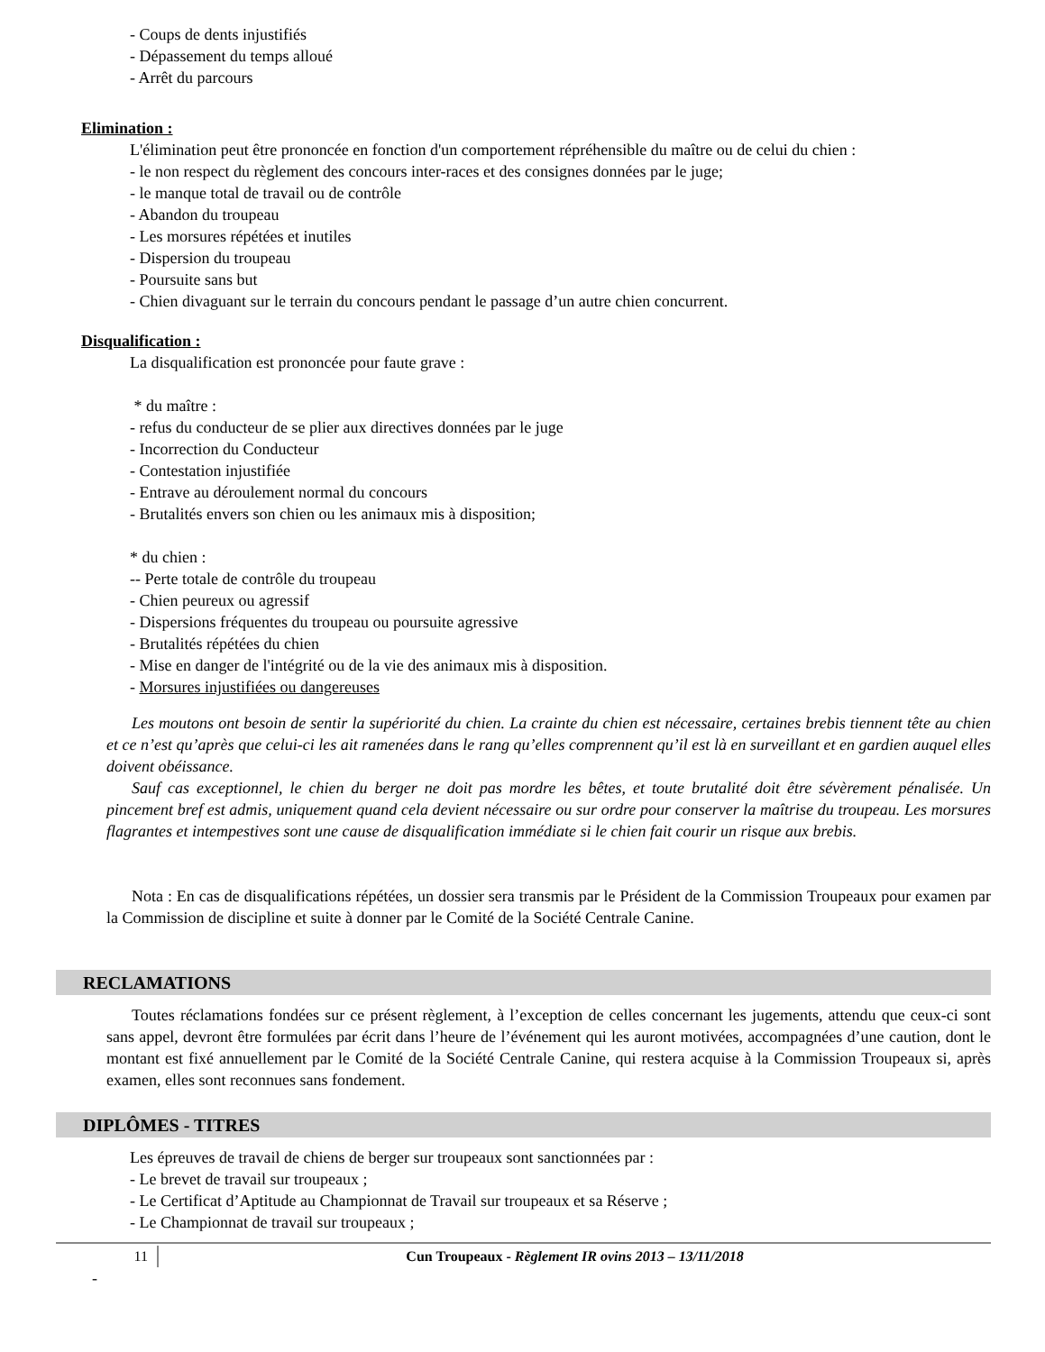- Coups de dents injustifiés
- Dépassement du temps alloué
- Arrêt du parcours
Elimination :
L'élimination peut être prononcée en fonction d'un comportement répréhensible du maître ou de celui du chien :
- le non respect du règlement des concours inter-races et des consignes données par le juge;
- le manque total de travail ou de contrôle
- Abandon du troupeau
- Les morsures répétées et inutiles
- Dispersion du troupeau
- Poursuite sans but
- Chien divaguant sur le terrain du concours pendant le passage d’un autre chien concurrent.
Disqualification :
La disqualification est prononcée pour faute grave :
* du maître :
- refus du conducteur de se plier aux directives données par le juge
- Incorrection du Conducteur
- Contestation injustifiée
- Entrave au déroulement normal du concours
- Brutalités envers son chien ou les animaux mis à disposition;
* du chien :
-- Perte totale de contrôle du troupeau
- Chien peureux ou agressif
- Dispersions fréquentes du troupeau ou poursuite agressive
- Brutalités répétées du chien
- Mise en danger de l'intégrité ou de la vie des animaux mis à disposition.
- Morsures injustifiées ou dangereuses
Les moutons ont besoin de sentir la supériorité du chien. La crainte du chien est nécessaire, certaines brebis tiennent tête au chien et ce n’est qu’après que celui-ci les ait ramenées dans le rang qu’elles comprennent qu’il est là en surveillant et en gardien auquel elles doivent obéissance.
Sauf cas exceptionnel, le chien du berger ne doit pas mordre les bêtes, et toute brutalité doit être sévèrement pénalisée. Un pincement bref est admis, uniquement quand cela devient nécessaire ou sur ordre pour conserver la maîtrise du troupeau. Les morsures flagrantes et intempestives sont une cause de disqualification immédiate si le chien fait courir un risque aux brebis.
Nota : En cas de disqualifications répétées, un dossier sera transmis par le Président de la Commission Troupeaux pour examen par la Commission de discipline et suite à donner par le Comité de la Société Centrale Canine.
RECLAMATIONS
Toutes réclamations fondées sur ce présent règlement, à l’exception de celles concernant les jugements, attendu que ceux-ci sont sans appel, devront être formulées par écrit dans l’heure de l’événement qui les auront motivées, accompagnées d’une caution, dont le montant est fixé annuellement par le Comité de la Société Centrale Canine, qui restera acquise à la Commission Troupeaux si, après examen, elles sont reconnues sans fondement.
DIPLÔMES - TITRES
Les épreuves de travail de chiens de berger sur troupeaux sont sanctionnées par :
- Le brevet de travail sur troupeaux ;
- Le Certificat d’Aptitude au Championnat de Travail sur troupeaux et sa Réserve ;
- Le Championnat de travail sur troupeaux ;
11 Cun Troupeaux - Règlement IR ovins 2013 – 13/11/2018
-